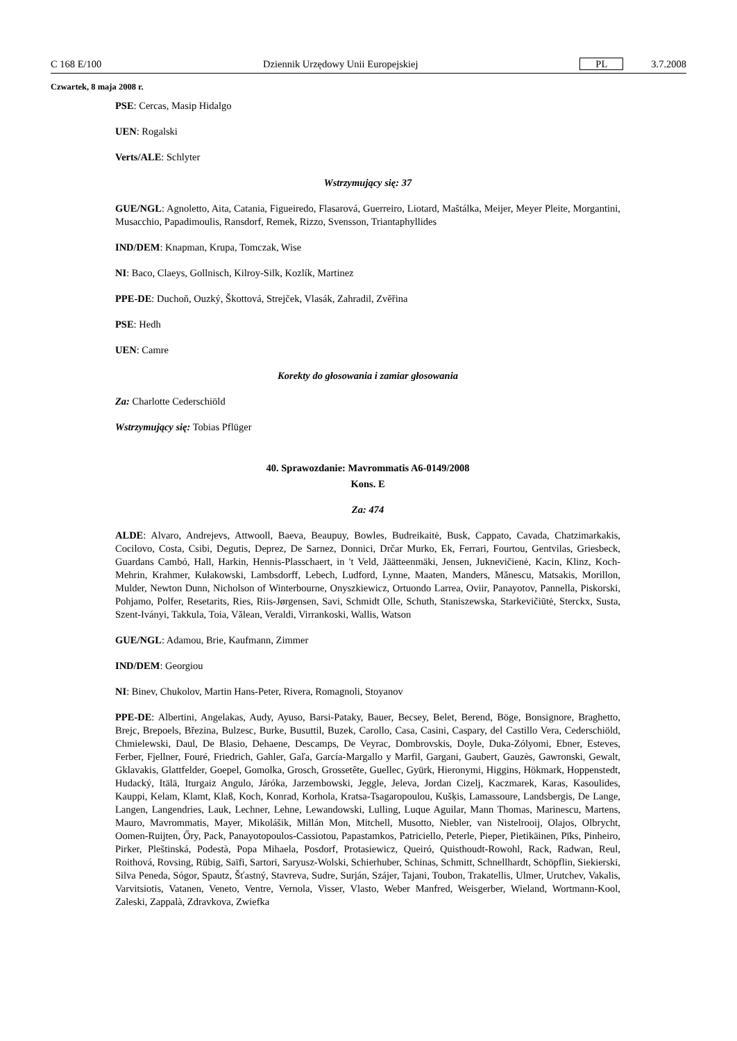C 168 E/100 Dziennik Urzędowy Unii Europejskiej PL 3.7.2008
Czwartek, 8 maja 2008 r.
PSE: Cercas, Masip Hidalgo
UEN: Rogalski
Verts/ALE: Schlyter
Wstrzymujący się: 37
GUE/NGL: Agnoletto, Aita, Catania, Figueiredo, Flasarová, Guerreiro, Liotard, Maštálka, Meijer, Meyer Pleite, Morgantini, Musacchio, Papadimoulis, Ransdorf, Remek, Rizzo, Svensson, Triantaphyllides
IND/DEM: Knapman, Krupa, Tomczak, Wise
NI: Baco, Claeys, Gollnisch, Kilroy-Silk, Kozlík, Martinez
PPE-DE: Duchoň, Ouzký, Škottová, Strejček, Vlasák, Zahradil, Zvěřina
PSE: Hedh
UEN: Camre
Korekty do głosowania i zamiar głosowania
Za: Charlotte Cederschiöld
Wstrzymujący się: Tobias Pflüger
40. Sprawozdanie: Mavrommatis A6-0149/2008
Kons. E
Za: 474
ALDE: Alvaro, Andrejevs, Attwooll, Baeva, Beaupuy, Bowles, Budreikaitė, Busk, Cappato, Cavada, Chatzimarkakis, Cocilovo, Costa, Csibi, Degutis, Deprez, De Sarnez, Donnici, Drčar Murko, Ek, Ferrari, Fourtou, Gentvilas, Griesbeck, Guardans Cambó, Hall, Harkin, Hennis-Plasschaert, in 't Veld, Jäätteenmäki, Jensen, Juknevičienė, Kacin, Klinz, Koch-Mehrin, Krahmer, Kułakowski, Lambsdorff, Lebech, Ludford, Lynne, Maaten, Manders, Mănescu, Matsakis, Morillon, Mulder, Newton Dunn, Nicholson of Winterbourne, Onyszkiewicz, Ortuondo Larrea, Oviir, Panayotov, Pannella, Piskorski, Pohjamo, Polfer, Resetarits, Ries, Riis-Jørgensen, Savi, Schmidt Olle, Schuth, Staniszewska, Starkevičiūtė, Sterckx, Susta, Szent-Iványi, Takkula, Toia, Vălean, Veraldi, Virrankoski, Wallis, Watson
GUE/NGL: Adamou, Brie, Kaufmann, Zimmer
IND/DEM: Georgiou
NI: Binev, Chukolov, Martin Hans-Peter, Rivera, Romagnoli, Stoyanov
PPE-DE: Albertini, Angelakas, Audy, Ayuso, Barsi-Pataky, Bauer, Becsey, Belet, Berend, Böge, Bonsignore, Braghetto, Brejc, Brepoels, Březina, Bulzesc, Burke, Busuttil, Buzek, Carollo, Casa, Casini, Caspary, del Castillo Vera, Cederschiöld, Chmielewski, Daul, De Blasio, Dehaene, Descamps, De Veyrac, Dombrovskis, Doyle, Duka-Zólyomi, Ebner, Esteves, Ferber, Fjellner, Fouré, Friedrich, Gahler, Gaľa, García-Margallo y Marfil, Gargani, Gaubert, Gauzès, Gawronski, Gewalt, Gklavakis, Glattfelder, Goepel, Gomolka, Grosch, Grossetête, Guellec, Gyürk, Hieronymi, Higgins, Hökmark, Hoppenstedt, Hudacký, Itälä, Iturgaiz Angulo, Járóka, Jarzembowski, Jeggle, Jeleva, Jordan Cizelj, Kaczmarek, Karas, Kasoulides, Kauppi, Kelam, Klamt, Klaß, Koch, Konrad, Korhola, Kratsa-Tsagaropoulou, Kušķis, Lamassoure, Landsbergis, De Lange, Langen, Langendries, Lauk, Lechner, Lehne, Lewandowski, Lulling, Luque Aguilar, Mann Thomas, Marinescu, Martens, Mauro, Mavrommatis, Mayer, Mikolášik, Millán Mon, Mitchell, Musotto, Niebler, van Nistelrooij, Olajos, Olbrycht, Oomen-Ruijten, Őry, Pack, Panayotopoulos-Cassiotou, Papastamkos, Patriciello, Peterle, Pieper, Pietikäinen, Pīks, Pinheiro, Pirker, Pleštinská, Podestà, Popa Mihaela, Posdorf, Protasiewicz, Queiró, Quisthoudt-Rowohl, Rack, Radwan, Reul, Roithová, Rovsing, Rübig, Saïfi, Sartori, Saryusz-Wolski, Schierhuber, Schinas, Schmitt, Schnellhardt, Schöpflin, Siekierski, Silva Peneda, Sógor, Spautz, Šťastný, Stavreva, Sudre, Surján, Szájer, Tajani, Toubon, Trakatellis, Ulmer, Urutchev, Vakalis, Varvitsiotis, Vatanen, Veneto, Ventre, Vernola, Visser, Vlasto, Weber Manfred, Weisgerber, Wieland, Wortmann-Kool, Zaleski, Zappalà, Zdravkova, Zwiefka